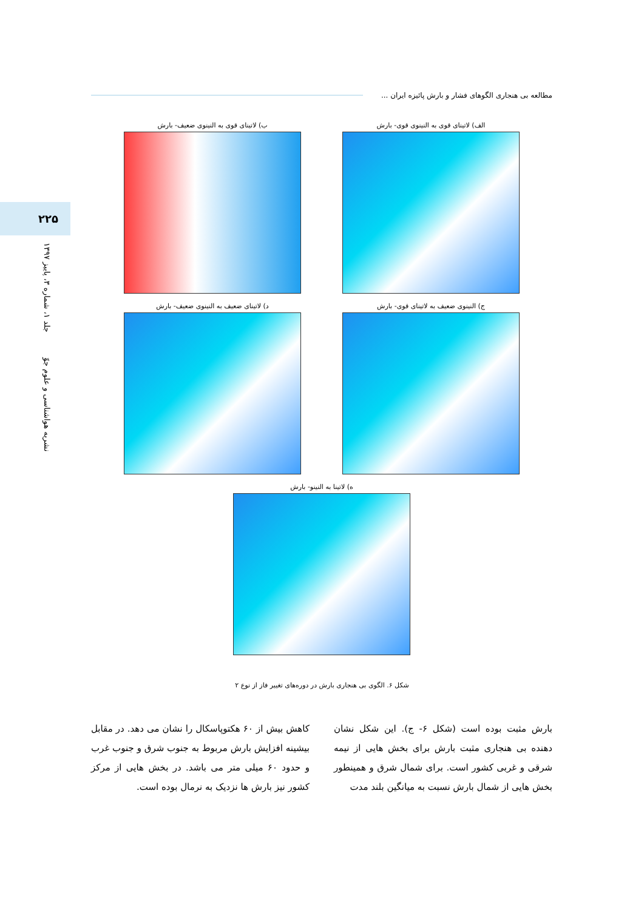مطالعه بی هنجاری الگوهای فشار و بارش پائیزه ایران ...
۲۲۵
نشریه هواشناسی و علوم جوّ جلد ۱، شماره ۳، پاییز ۱۳۹۷
الف) لاتینای قوی به النینوی قوی- بارش
ب) لاتینای قوی به النینوی ضعیف- بارش
ج) النینوی ضعیف به لاتینای قوی- بارش
د) لاتینای ضعیف به النینوی ضعیف- بارش
ه) لاتینا به النینو- بارش
شکل ۶. الگوی بی هنجاری بارش در دوره‌های تغییر فاز از نوع ۲
بارش مثبت بوده است (شکل ۶- ج). این شکل نشان دهنده بی هنجاری مثبت بارش برای بخش هایی از نیمه شرقی و غربی کشور است. برای شمال شرق و همینطور بخش هایی از شمال بارش نسبت به میانگین بلند مدت
کاهش بیش از ۶۰ هکتوپاسکال را نشان می دهد. در مقابل بیشینه افزایش بارش مربوط به جنوب شرق و جنوب غرب و حدود ۶۰ میلی متر می باشد. در بخش هایی از مرکز کشور نیز بارش ها نزدیک به نرمال بوده است.